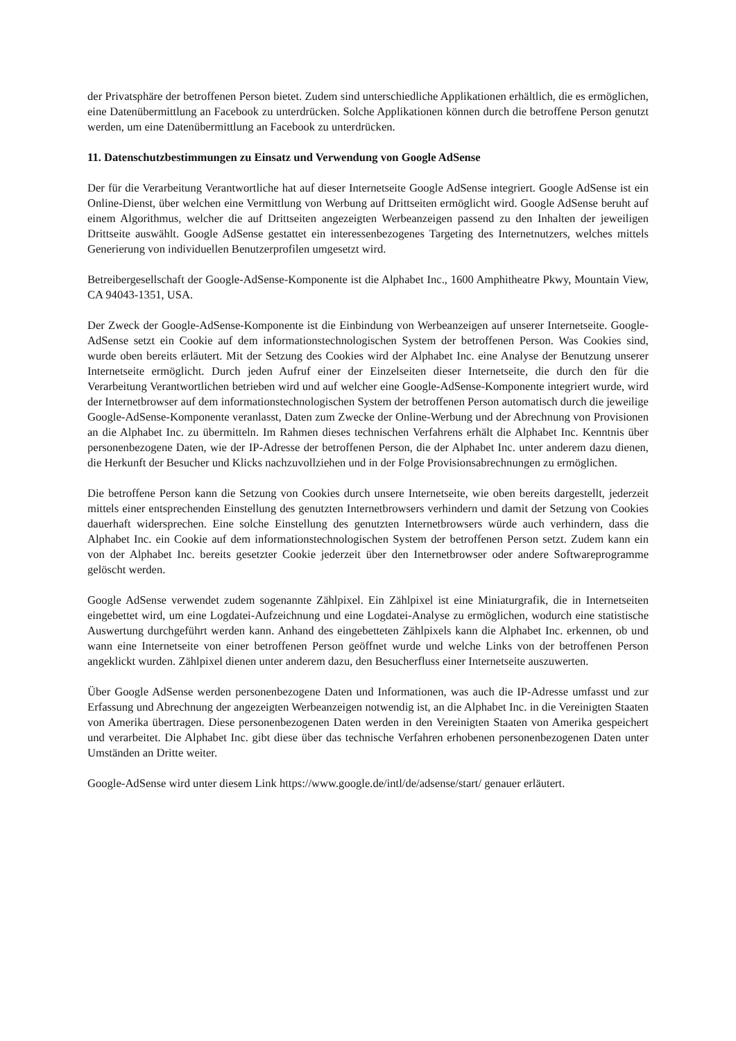der Privatsphäre der betroffenen Person bietet. Zudem sind unterschiedliche Applikationen erhältlich, die es ermöglichen, eine Datenübermittlung an Facebook zu unterdrücken. Solche Applikationen können durch die betroffene Person genutzt werden, um eine Datenübermittlung an Facebook zu unterdrücken.
11. Datenschutzbestimmungen zu Einsatz und Verwendung von Google AdSense
Der für die Verarbeitung Verantwortliche hat auf dieser Internetseite Google AdSense integriert. Google AdSense ist ein Online-Dienst, über welchen eine Vermittlung von Werbung auf Drittseiten ermöglicht wird. Google AdSense beruht auf einem Algorithmus, welcher die auf Drittseiten angezeigten Werbeanzeigen passend zu den Inhalten der jeweiligen Drittseite auswählt. Google AdSense gestattet ein interessenbezogenes Targeting des Internetnutzers, welches mittels Generierung von individuellen Benutzerprofilen umgesetzt wird.
Betreibergesellschaft der Google-AdSense-Komponente ist die Alphabet Inc., 1600 Amphitheatre Pkwy, Mountain View, CA 94043-1351, USA.
Der Zweck der Google-AdSense-Komponente ist die Einbindung von Werbeanzeigen auf unserer Internetseite. Google-AdSense setzt ein Cookie auf dem informationstechnologischen System der betroffenen Person. Was Cookies sind, wurde oben bereits erläutert. Mit der Setzung des Cookies wird der Alphabet Inc. eine Analyse der Benutzung unserer Internetseite ermöglicht. Durch jeden Aufruf einer der Einzelseiten dieser Internetseite, die durch den für die Verarbeitung Verantwortlichen betrieben wird und auf welcher eine Google-AdSense-Komponente integriert wurde, wird der Internetbrowser auf dem informationstechnologischen System der betroffenen Person automatisch durch die jeweilige Google-AdSense-Komponente veranlasst, Daten zum Zwecke der Online-Werbung und der Abrechnung von Provisionen an die Alphabet Inc. zu übermitteln. Im Rahmen dieses technischen Verfahrens erhält die Alphabet Inc. Kenntnis über personenbezogene Daten, wie der IP-Adresse der betroffenen Person, die der Alphabet Inc. unter anderem dazu dienen, die Herkunft der Besucher und Klicks nachzuvollziehen und in der Folge Provisionsabrechnungen zu ermöglichen.
Die betroffene Person kann die Setzung von Cookies durch unsere Internetseite, wie oben bereits dargestellt, jederzeit mittels einer entsprechenden Einstellung des genutzten Internetbrowsers verhindern und damit der Setzung von Cookies dauerhaft widersprechen. Eine solche Einstellung des genutzten Internetbrowsers würde auch verhindern, dass die Alphabet Inc. ein Cookie auf dem informationstechnologischen System der betroffenen Person setzt. Zudem kann ein von der Alphabet Inc. bereits gesetzter Cookie jederzeit über den Internetbrowser oder andere Softwareprogramme gelöscht werden.
Google AdSense verwendet zudem sogenannte Zählpixel. Ein Zählpixel ist eine Miniaturgrafik, die in Internetseiten eingebettet wird, um eine Logdatei-Aufzeichnung und eine Logdatei-Analyse zu ermöglichen, wodurch eine statistische Auswertung durchgeführt werden kann. Anhand des eingebetteten Zählpixels kann die Alphabet Inc. erkennen, ob und wann eine Internetseite von einer betroffenen Person geöffnet wurde und welche Links von der betroffenen Person angeklickt wurden. Zählpixel dienen unter anderem dazu, den Besucherfluss einer Internetseite auszuwerten.
Über Google AdSense werden personenbezogene Daten und Informationen, was auch die IP-Adresse umfasst und zur Erfassung und Abrechnung der angezeigten Werbeanzeigen notwendig ist, an die Alphabet Inc. in die Vereinigten Staaten von Amerika übertragen. Diese personenbezogenen Daten werden in den Vereinigten Staaten von Amerika gespeichert und verarbeitet. Die Alphabet Inc. gibt diese über das technische Verfahren erhobenen personenbezogenen Daten unter Umständen an Dritte weiter.
Google-AdSense wird unter diesem Link https://www.google.de/intl/de/adsense/start/ genauer erläutert.